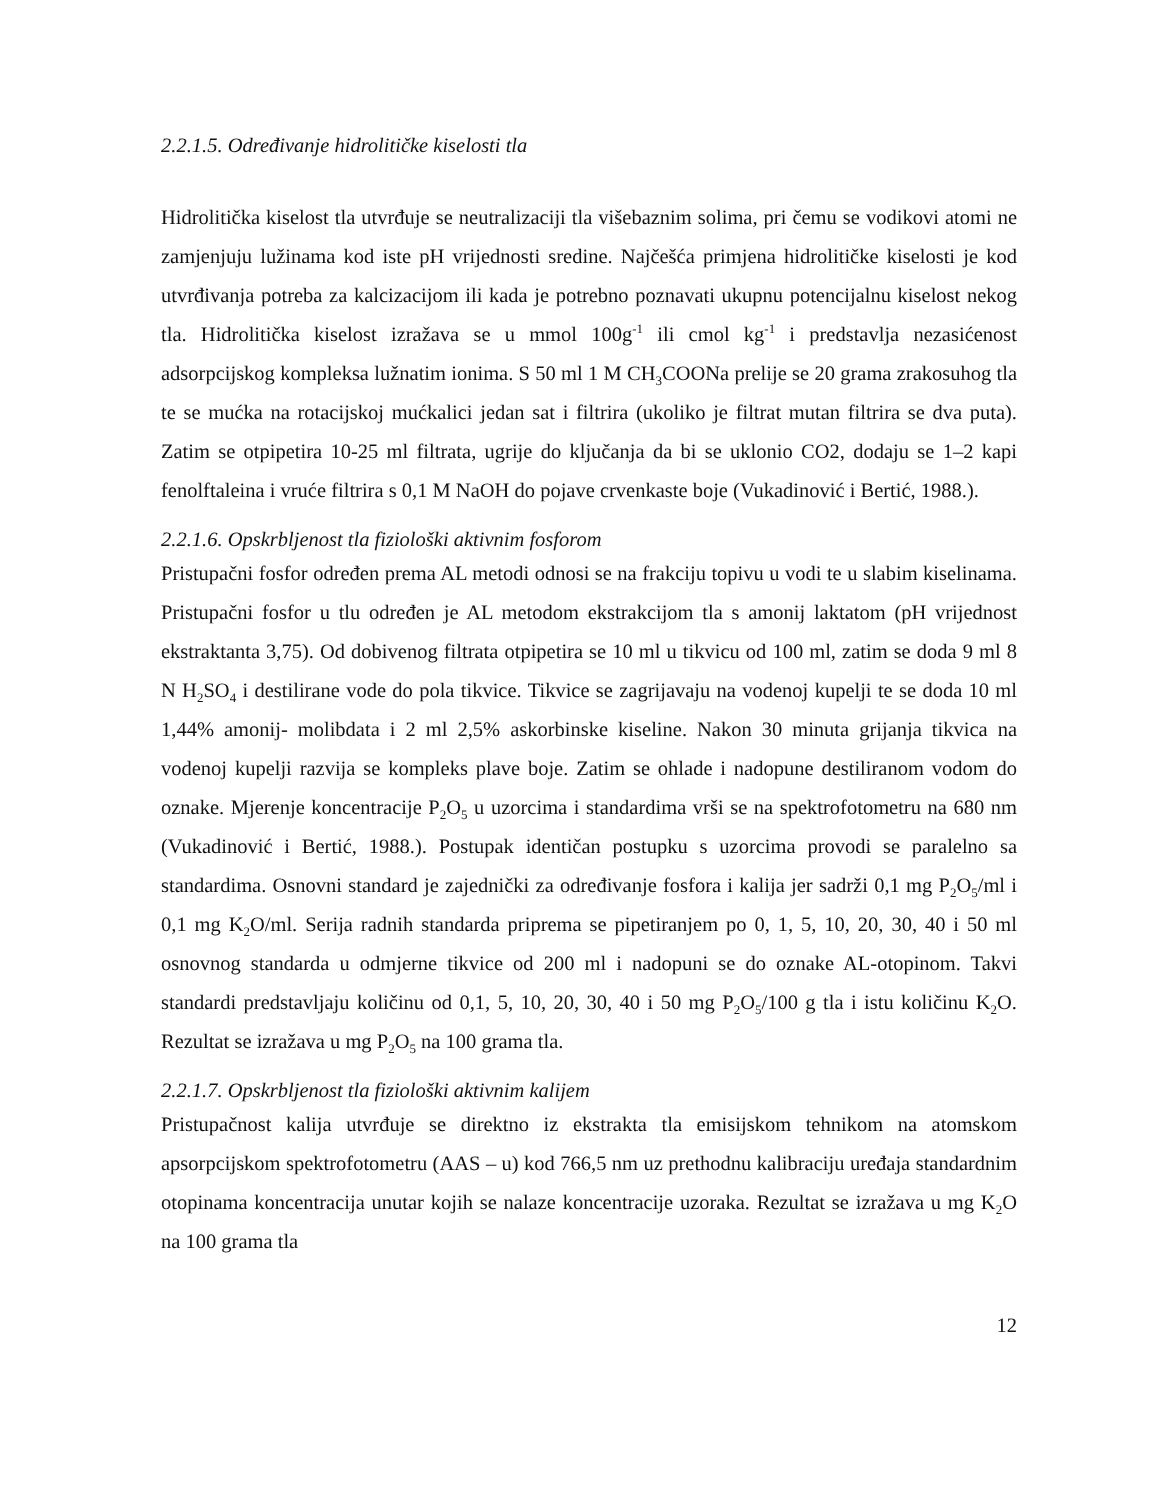2.2.1.5. Određivanje hidrolitičke kiselosti tla
Hidrolitička kiselost tla utvrđuje se neutralizaciji tla višebaznim solima, pri čemu se vodikovi atomi ne zamjenjuju lužinama kod iste pH vrijednosti sredine. Najčešća primjena hidrolitičke kiselosti je kod utvrđivanja potreba za kalcizacijom ili kada je potrebno poznavati ukupnu potencijalnu kiselost nekog tla. Hidrolitička kiselost izražava se u mmol 100g<sup>-1</sup> ili cmol kg<sup>-1</sup> i predstavlja nezasićenost adsorpcijskog kompleksa lužnatim ionima. S 50 ml 1 M CH<sub>3</sub>COONa prelije se 20 grama zrakosuhog tla te se mućka na rotacijskoj mućkalici jedan sat i filtrira (ukoliko je filtrat mutan filtrira se dva puta). Zatim se otpipetira 10-25 ml filtrata, ugrije do ključanja da bi se uklonio CO2, dodaju se 1–2 kapi fenolftaleina i vruće filtrira s 0,1 M NaOH do pojave crvenkaste boje (Vukadinović i Bertić, 1988.).
2.2.1.6. Opskrbljenost tla fiziološki aktivnim fosforom
Pristupačni fosfor određen prema AL metodi odnosi se na frakciju topivu u vodi te u slabim kiselinama. Pristupačni fosfor u tlu određen je AL metodom ekstrakcijom tla s amonij laktatom (pH vrijednost ekstraktanta 3,75). Od dobivenog filtrata otpipetira se 10 ml u tikvicu od 100 ml, zatim se doda 9 ml 8 N H<sub>2</sub>SO<sub>4</sub> i destilirane vode do pola tikvice. Tikvice se zagrijavaju na vodenoj kupelji te se doda 10 ml 1,44% amonij- molibdata i 2 ml 2,5% askorbinske kiseline. Nakon 30 minuta grijanja tikvica na vodenoj kupelji razvija se kompleks plave boje. Zatim se ohlade i nadopune destiliranom vodom do oznake. Mjerenje koncentracije P<sub>2</sub>O<sub>5</sub> u uzorcima i standardima vrši se na spektrofotometru na 680 nm (Vukadinović i Bertić, 1988.). Postupak identičan postupku s uzorcima provodi se paralelno sa standardima. Osnovni standard je zajednički za određivanje fosfora i kalija jer sadrži 0,1 mg P<sub>2</sub>O<sub>5</sub>/ml i 0,1 mg K<sub>2</sub>O/ml. Serija radnih standarda priprema se pipetiranjem po 0, 1, 5, 10, 20, 30, 40 i 50 ml osnovnog standarda u odmjerne tikvice od 200 ml i nadopuni se do oznake AL-otopinom. Takvi standardi predstavljaju količinu od 0,1, 5, 10, 20, 30, 40 i 50 mg P<sub>2</sub>O<sub>5</sub>/100 g tla i istu količinu K<sub>2</sub>O. Rezultat se izražava u mg P<sub>2</sub>O<sub>5</sub> na 100 grama tla.
2.2.1.7. Opskrbljenost tla fiziološki aktivnim kalijem
Pristupačnost kalija utvrđuje se direktno iz ekstrakta tla emisijskom tehnikom na atomskom apsorpcijskom spektrofotometru (AAS – u) kod 766,5 nm uz prethodnu kalibraciju uređaja standardnim otopinama koncentracija unutar kojih se nalaze koncentracije uzoraka. Rezultat se izražava u mg K<sub>2</sub>O na 100 grama tla
12